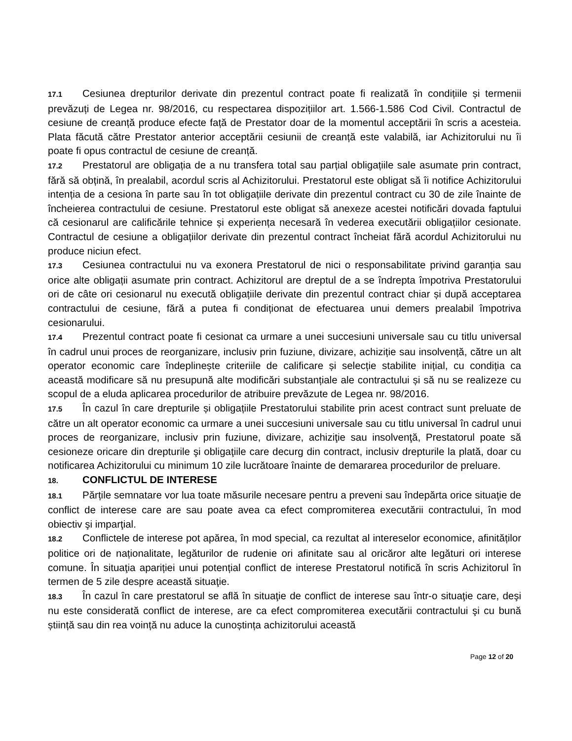17.1 Cesiunea drepturilor derivate din prezentul contract poate fi realizată în condițiile și termenii prevăzuți de Legea nr. 98/2016, cu respectarea dispozițiilor art. 1.566-1.586 Cod Civil. Contractul de cesiune de creanță produce efecte față de Prestator doar de la momentul acceptării în scris a acesteia. Plata făcută către Prestator anterior acceptării cesiunii de creanță este valabilă, iar Achizitorului nu îi poate fi opus contractul de cesiune de creanță.
17.2 Prestatorul are obligația de a nu transfera total sau parțial obligațiile sale asumate prin contract, fără să obțină, în prealabil, acordul scris al Achizitorului. Prestatorul este obligat să îi notifice Achizitorului intenția de a cesiona în parte sau în tot obligațiile derivate din prezentul contract cu 30 de zile înainte de încheierea contractului de cesiune. Prestatorul este obligat să anexeze acestei notificări dovada faptului că cesionarul are calificările tehnice și experiența necesară în vederea executării obligațiilor cesionate. Contractul de cesiune a obligațiilor derivate din prezentul contract încheiat fără acordul Achizitorului nu produce niciun efect.
17.3 Cesiunea contractului nu va exonera Prestatorul de nici o responsabilitate privind garanția sau orice alte obligații asumate prin contract. Achizitorul are dreptul de a se îndrepta împotriva Prestatorului ori de câte ori cesionarul nu execută obligațiile derivate din prezentul contract chiar și după acceptarea contractului de cesiune, fără a putea fi condiționat de efectuarea unui demers prealabil împotriva cesionarului.
17.4 Prezentul contract poate fi cesionat ca urmare a unei succesiuni universale sau cu titlu universal în cadrul unui proces de reorganizare, inclusiv prin fuziune, divizare, achiziție sau insolvență, către un alt operator economic care îndeplinește criteriile de calificare și selecție stabilite inițial, cu condiția ca această modificare să nu presupună alte modificări substanțiale ale contractului și să nu se realizeze cu scopul de a eluda aplicarea procedurilor de atribuire prevăzute de Legea nr. 98/2016.
17.5 În cazul în care drepturile și obligațiile Prestatorului stabilite prin acest contract sunt preluate de către un alt operator economic ca urmare a unei succesiuni universale sau cu titlu universal în cadrul unui proces de reorganizare, inclusiv prin fuziune, divizare, achiziţie sau insolvenţă, Prestatorul poate să cesioneze oricare din drepturile şi obligaţiile care decurg din contract, inclusiv drepturile la plată, doar cu notificarea Achizitorului cu minimum 10 zile lucrătoare înainte de demararea procedurilor de preluare.
18. CONFLICTUL DE INTERESE
18.1 Părțile semnatare vor lua toate măsurile necesare pentru a preveni sau îndepărta orice situaţie de conflict de interese care are sau poate avea ca efect compromiterea executării contractului, în mod obiectiv şi imparţial.
18.2 Conflictele de interese pot apărea, în mod special, ca rezultat al intereselor economice, afinităților politice ori de naționalitate, legăturilor de rudenie ori afinitate sau al oricăror alte legături ori interese comune. În situaţia apariției unui potențial conflict de interese Prestatorul notifică în scris Achizitorul în termen de 5 zile despre această situaţie.
18.3 În cazul în care prestatorul se află în situaţie de conflict de interese sau într-o situaţie care, deşi nu este considerată conflict de interese, are ca efect compromiterea executării contractului şi cu bună știință sau din rea voință nu aduce la cunoștința achizitorului această
Page 12 of 20